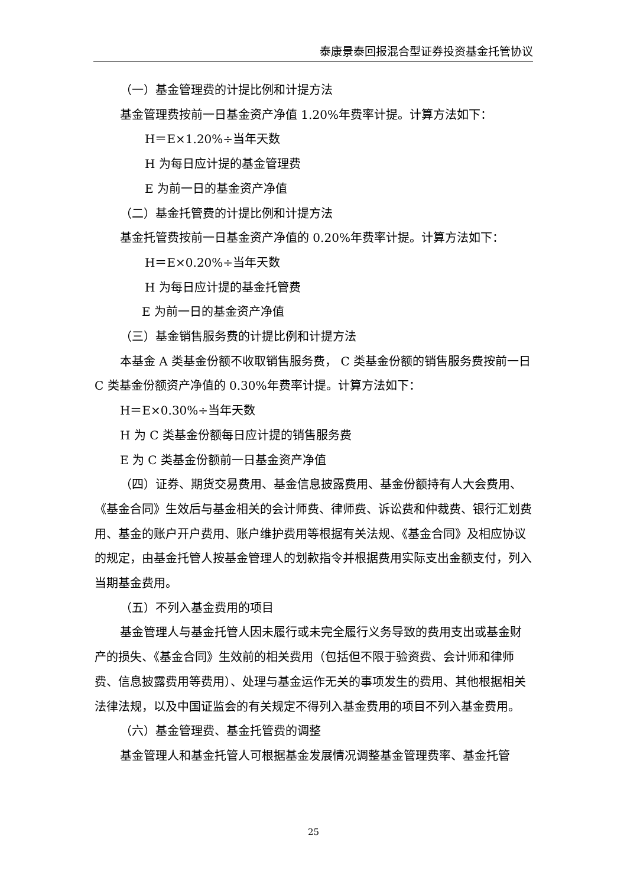泰康景泰回报混合型证券投资基金托管协议
（一）基金管理费的计提比例和计提方法
基金管理费按前一日基金资产净值 1.20%年费率计提。计算方法如下：
H＝E×1.20%÷当年天数
H 为每日应计提的基金管理费
E 为前一日的基金资产净值
（二）基金托管费的计提比例和计提方法
基金托管费按前一日基金资产净值的 0.20%年费率计提。计算方法如下：
H＝E×0.20%÷当年天数
H 为每日应计提的基金托管费
E 为前一日的基金资产净值
（三）基金销售服务费的计提比例和计提方法
本基金 A 类基金份额不收取销售服务费， C 类基金份额的销售服务费按前一日 C 类基金份额资产净值的 0.30%年费率计提。计算方法如下：
H＝E×0.30%÷当年天数
H 为 C 类基金份额每日应计提的销售服务费
E 为 C 类基金份额前一日基金资产净值
（四）证券、期货交易费用、基金信息披露费用、基金份额持有人大会费用、《基金合同》生效后与基金相关的会计师费、律师费、诉讼费和仲裁费、银行汇划费用、基金的账户开户费用、账户维护费用等根据有关法规、《基金合同》及相应协议的规定，由基金托管人按基金管理人的划款指令并根据费用实际支出金额支付，列入当期基金费用。
（五）不列入基金费用的项目
基金管理人与基金托管人因未履行或未完全履行义务导致的费用支出或基金财产的损失、《基金合同》生效前的相关费用（包括但不限于验资费、会计师和律师费、信息披露费用等费用）、处理与基金运作无关的事项发生的费用、其他根据相关法律法规，以及中国证监会的有关规定不得列入基金费用的项目不列入基金费用。
（六）基金管理费、基金托管费的调整
基金管理人和基金托管人可根据基金发展情况调整基金管理费率、基金托管
25